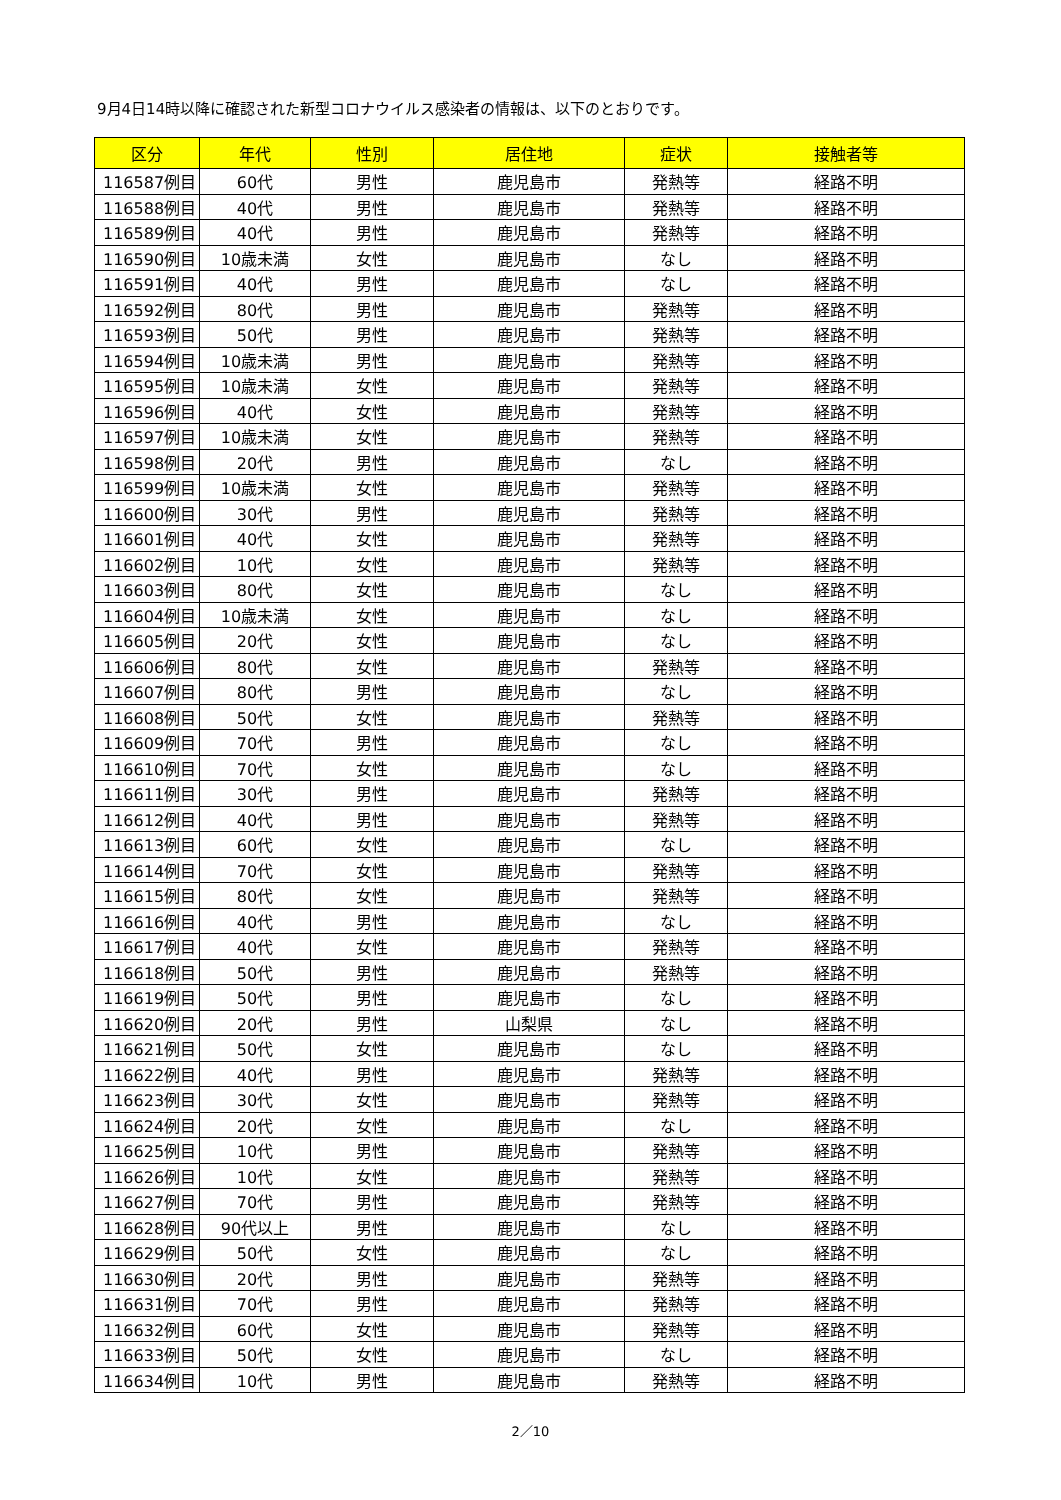9月4日14時以降に確認された新型コロナウイルス感染者の情報は、以下のとおりです。
| 区分 | 年代 | 性別 | 居住地 | 症状 | 接触者等 |
| --- | --- | --- | --- | --- | --- |
| 116587例目 | 60代 | 男性 | 鹿児島市 | 発熱等 | 経路不明 |
| 116588例目 | 40代 | 男性 | 鹿児島市 | 発熱等 | 経路不明 |
| 116589例目 | 40代 | 男性 | 鹿児島市 | 発熱等 | 経路不明 |
| 116590例目 | 10歳未満 | 女性 | 鹿児島市 | なし | 経路不明 |
| 116591例目 | 40代 | 男性 | 鹿児島市 | なし | 経路不明 |
| 116592例目 | 80代 | 男性 | 鹿児島市 | 発熱等 | 経路不明 |
| 116593例目 | 50代 | 男性 | 鹿児島市 | 発熱等 | 経路不明 |
| 116594例目 | 10歳未満 | 男性 | 鹿児島市 | 発熱等 | 経路不明 |
| 116595例目 | 10歳未満 | 女性 | 鹿児島市 | 発熱等 | 経路不明 |
| 116596例目 | 40代 | 女性 | 鹿児島市 | 発熱等 | 経路不明 |
| 116597例目 | 10歳未満 | 女性 | 鹿児島市 | 発熱等 | 経路不明 |
| 116598例目 | 20代 | 男性 | 鹿児島市 | なし | 経路不明 |
| 116599例目 | 10歳未満 | 女性 | 鹿児島市 | 発熱等 | 経路不明 |
| 116600例目 | 30代 | 男性 | 鹿児島市 | 発熱等 | 経路不明 |
| 116601例目 | 40代 | 女性 | 鹿児島市 | 発熱等 | 経路不明 |
| 116602例目 | 10代 | 女性 | 鹿児島市 | 発熱等 | 経路不明 |
| 116603例目 | 80代 | 女性 | 鹿児島市 | なし | 経路不明 |
| 116604例目 | 10歳未満 | 女性 | 鹿児島市 | なし | 経路不明 |
| 116605例目 | 20代 | 女性 | 鹿児島市 | なし | 経路不明 |
| 116606例目 | 80代 | 女性 | 鹿児島市 | 発熱等 | 経路不明 |
| 116607例目 | 80代 | 男性 | 鹿児島市 | なし | 経路不明 |
| 116608例目 | 50代 | 女性 | 鹿児島市 | 発熱等 | 経路不明 |
| 116609例目 | 70代 | 男性 | 鹿児島市 | なし | 経路不明 |
| 116610例目 | 70代 | 女性 | 鹿児島市 | なし | 経路不明 |
| 116611例目 | 30代 | 男性 | 鹿児島市 | 発熱等 | 経路不明 |
| 116612例目 | 40代 | 男性 | 鹿児島市 | 発熱等 | 経路不明 |
| 116613例目 | 60代 | 女性 | 鹿児島市 | なし | 経路不明 |
| 116614例目 | 70代 | 女性 | 鹿児島市 | 発熱等 | 経路不明 |
| 116615例目 | 80代 | 女性 | 鹿児島市 | 発熱等 | 経路不明 |
| 116616例目 | 40代 | 男性 | 鹿児島市 | なし | 経路不明 |
| 116617例目 | 40代 | 女性 | 鹿児島市 | 発熱等 | 経路不明 |
| 116618例目 | 50代 | 男性 | 鹿児島市 | 発熱等 | 経路不明 |
| 116619例目 | 50代 | 男性 | 鹿児島市 | なし | 経路不明 |
| 116620例目 | 20代 | 男性 | 山梨県 | なし | 経路不明 |
| 116621例目 | 50代 | 女性 | 鹿児島市 | なし | 経路不明 |
| 116622例目 | 40代 | 男性 | 鹿児島市 | 発熱等 | 経路不明 |
| 116623例目 | 30代 | 女性 | 鹿児島市 | 発熱等 | 経路不明 |
| 116624例目 | 20代 | 女性 | 鹿児島市 | なし | 経路不明 |
| 116625例目 | 10代 | 男性 | 鹿児島市 | 発熱等 | 経路不明 |
| 116626例目 | 10代 | 女性 | 鹿児島市 | 発熱等 | 経路不明 |
| 116627例目 | 70代 | 男性 | 鹿児島市 | 発熱等 | 経路不明 |
| 116628例目 | 90代以上 | 男性 | 鹿児島市 | なし | 経路不明 |
| 116629例目 | 50代 | 女性 | 鹿児島市 | なし | 経路不明 |
| 116630例目 | 20代 | 男性 | 鹿児島市 | 発熱等 | 経路不明 |
| 116631例目 | 70代 | 男性 | 鹿児島市 | 発熱等 | 経路不明 |
| 116632例目 | 60代 | 女性 | 鹿児島市 | 発熱等 | 経路不明 |
| 116633例目 | 50代 | 女性 | 鹿児島市 | なし | 経路不明 |
| 116634例目 | 10代 | 男性 | 鹿児島市 | 発熱等 | 経路不明 |
2／10